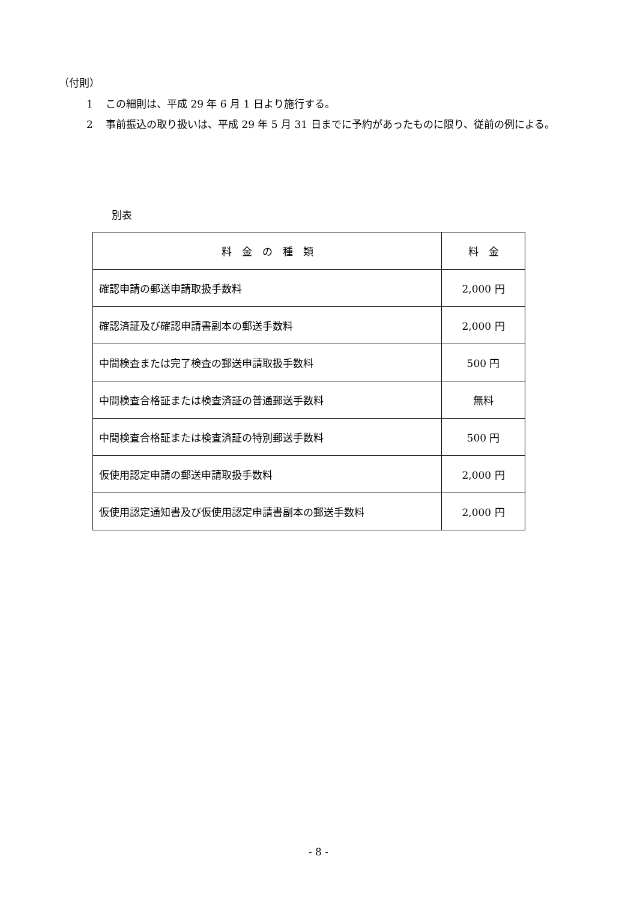（付則）
1 この細則は、平成 29 年 6 月 1 日より施行する。
2 事前振込の取り扱いは、平成 29 年 5 月 31 日までに予約があったものに限り、従前の例による。
別表
| 料 金 の 種 類 | 料 金 |
| 確認申請の郵送申請取扱手数料 | 2,000 円 |
| 確認済証及び確認申請書副本の郵送手数料 | 2,000 円 |
| 中間検査または完了検査の郵送申請取扱手数料 | 500 円 |
| 中間検査合格証または検査済証の普通郵送手数料 | 無料 |
| 中間検査合格証または検査済証の特別郵送手数料 | 500 円 |
| 仮使用認定申請の郵送申請取扱手数料 | 2,000 円 |
| 仮使用認定通知書及び仮使用認定申請書副本の郵送手数料 | 2,000 円 |
- 8 -